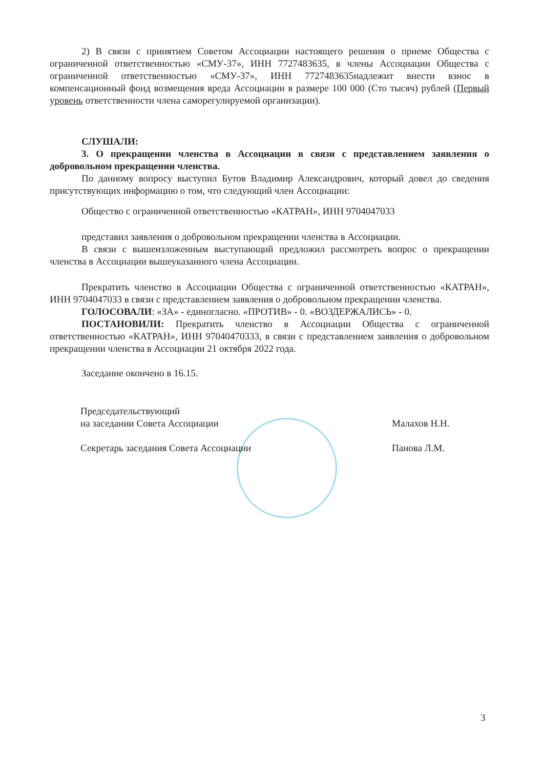2) В связи с принятием Советом Ассоциации настоящего решения о приеме Общества с ограниченной ответственностью «СМУ-37», ИНН 7727483635, в члены Ассоциации Общества с ограниченной ответственностью «СМУ-37», ИНН 7727483635надлежит внести взнос в компенсационный фонд возмещения вреда Ассоциации в размере 100 000 (Сто тысяч) рублей (Первый уровень ответственности члена саморегулируемой организации).
СЛУШАЛИ:
3. О прекращении членства в Ассоциации в связи с представлением заявления о добровольном прекращении членства.
По данному вопросу выступил Бутов Владимир Александрович, который довел до сведения присутствующих информацию о том, что следующий член Ассоциации:
Общество с ограниченной ответственностью «КАТРАН», ИНН 9704047033
представил заявления о добровольном прекращении членства в Ассоциации.
В связи с вышеизложенным выступающий предложил рассмотреть вопрос о прекращении членства в Ассоциации вышеуказанного члена Ассоциации.
Прекратить членство в Ассоциации Общества с ограниченной ответственностью «КАТРАН», ИНН 9704047033 в связи с представлением заявления о добровольном прекращении членства.
ГОЛОСОВАЛИ: «ЗА» - единогласно. «ПРОТИВ» - 0. «ВОЗДЕРЖАЛИСЬ» - 0.
ПОСТАНОВИЛИ: Прекратить членство в Ассоциации Общества с ограниченной ответственностью «КАТРАН», ИНН 97040470333, в связи с представлением заявления о добровольном прекращении членства в Ассоциации 21 октября 2022 года.
Заседание окончено в 16.15.
Председательствующий
на заседании Совета Ассоциации Малахов Н.Н.
Секретарь заседания Совета Ассоциации Панова Л.М.
3